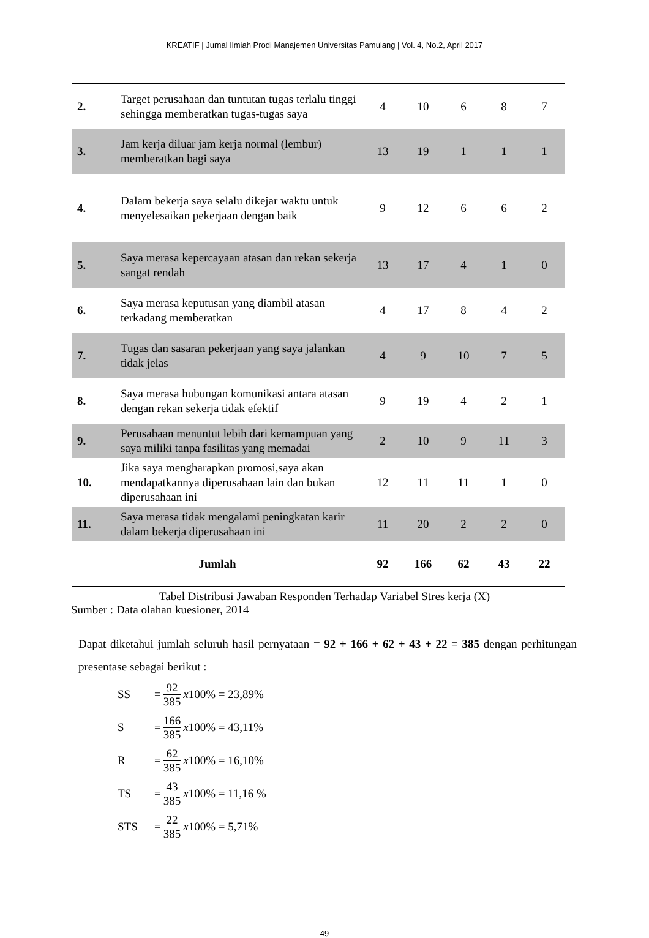KREATIF | Jurnal Ilmiah Prodi Manajemen Universitas Pamulang | Vol. 4, No.2, April 2017
| 2. | Target perusahaan dan tuntutan tugas terlalu tinggi sehingga memberatkan tugas-tugas saya | 4 | 10 | 6 | 8 | 7 |
| 3. | Jam kerja diluar jam kerja normal (lembur) memberatkan bagi saya | 13 | 19 | 1 | 1 | 1 |
| 4. | Dalam bekerja saya selalu dikejar waktu untuk menyelesaikan pekerjaan dengan baik | 9 | 12 | 6 | 6 | 2 |
| 5. | Saya merasa kepercayaan atasan dan rekan sekerja sangat rendah | 13 | 17 | 4 | 1 | 0 |
| 6. | Saya merasa keputusan yang diambil atasan terkadang memberatkan | 4 | 17 | 8 | 4 | 2 |
| 7. | Tugas dan sasaran pekerjaan yang saya jalankan tidak jelas | 4 | 9 | 10 | 7 | 5 |
| 8. | Saya merasa hubungan komunikasi antara atasan dengan rekan sekerja tidak efektif | 9 | 19 | 4 | 2 | 1 |
| 9. | Perusahaan menuntut lebih dari kemampuan yang saya miliki tanpa fasilitas yang memadai | 2 | 10 | 9 | 11 | 3 |
| 10. | Jika saya mengharapkan promosi,saya akan mendapatkannya diperusahaan lain dan bukan diperusahaan ini | 12 | 11 | 11 | 1 | 0 |
| 11. | Saya merasa tidak mengalami peningkatan karir dalam bekerja diperusahaan ini | 11 | 20 | 2 | 2 | 0 |
| Jumlah | | 92 | 166 | 62 | 43 | 22 |
Tabel Distribusi Jawaban Responden Terhadap Variabel Stres kerja (X)
Sumber : Data olahan kuesioner, 2014
Dapat diketahui jumlah seluruh hasil pernyataan = 92 + 166 + 62 + 43 + 22 = 385 dengan perhitungan presentase sebagai berikut :
SS = 92 385 x 100% = 23,89%
S = 166 385 x 100% = 43,11%
R = 62 385 x 100% = 16,10%
TS = 43 385 x 100% = 11,16 %
STS = 22 385 x 100% = 5,71%
49